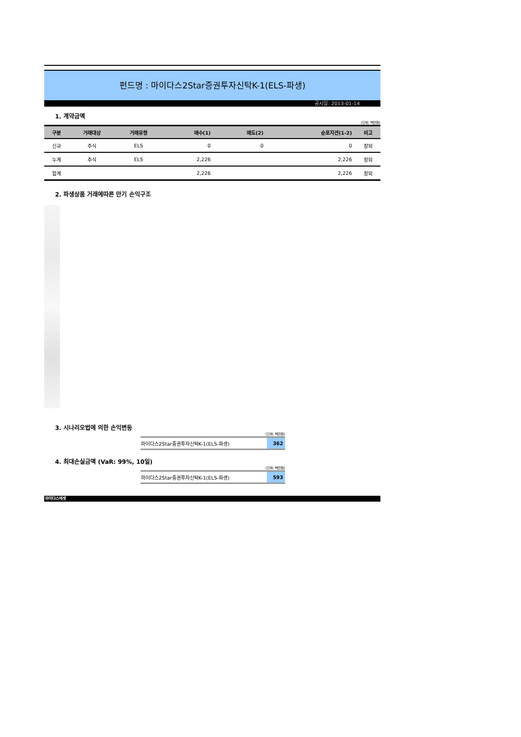펀드명 : 마이다스2Star증권투자신탁K-1(ELS-파생)
공시일: 2013-01-14
1. 계약금액
(단위: 백만원)
| 구분 | 거래대상 | 거래유형 | 매수(1) | 매도(2) | 순포지션(1-2) | 비고 |
| --- | --- | --- | --- | --- | --- | --- |
| 신규 | 주식 | ELS | 0 | 0 | 0 | 장외 |
| 누계 | 주식 | ELS | 2,226 | | 2,226 | 장외 |
| 합계 | | | 2,226 | | 2,226 | 장외 |
2. 파생상품 거래에따른 만기 손익구조
3. 시나리오법에 의한 손익변동
(단위: 백만원)
| 마이다스2Star증권투자신탁K-1(ELS-파생) | 362 |
4. 최대손실금액 (VaR: 99%, 10일)
(단위: 백만원)
| 마이다스2Star증권투자신탁K-1(ELS-파생) | 593 |
마이다스에셋